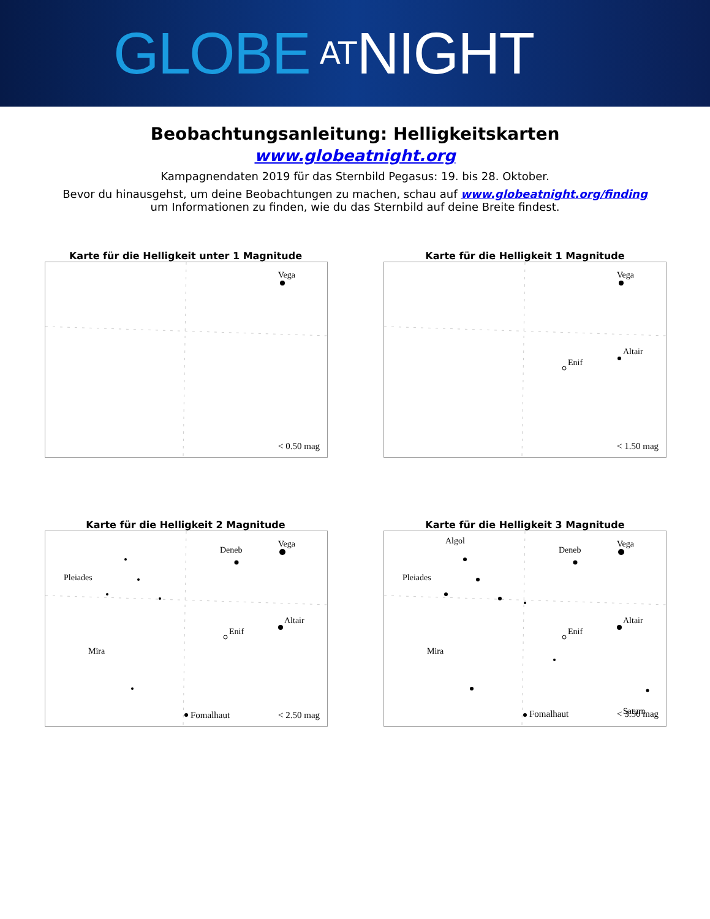GLOBE AT NIGHT
Beobachtungsanleitung: Helligkeitskarten
www.globeatnight.org
Kampagnendaten 2019 für das Sternbild Pegasus: 19. bis 28. Oktober.
Bevor du hinausgehst, um deine Beobachtungen zu machen, schau auf www.globeatnight.org/finding
um Informationen zu finden, wie du das Sternbild auf deine Breite findest.
Karte für die Helligkeit unter 1 Magnitude
Vega
< 0.50 mag
Karte für die Helligkeit 1 Magnitude
Vega
Altair
Enif
< 1.50 mag
Karte für die Helligkeit 2 Magnitude
Vega
Deneb
Altair
Enif
Pleiades
Mira
Fomalhaut
< 2.50 mag
Karte für die Helligkeit 3 Magnitude
Vega
Deneb
Altair
Enif
Pleiades
Mira
Algol
Saturn
Fomalhaut
< 3.50 mag